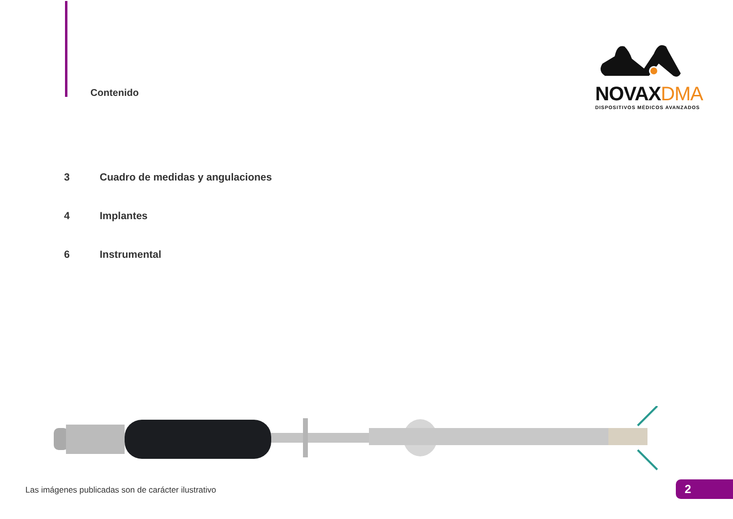Contenido
NOVAXDMA
DISPOSITIVOS MÉDICOS AVANZADOS
3 Cuadro de medidas y angulaciones
4 Implantes
6 Instrumental
Las imágenes publicadas son de carácter ilustrativo
2